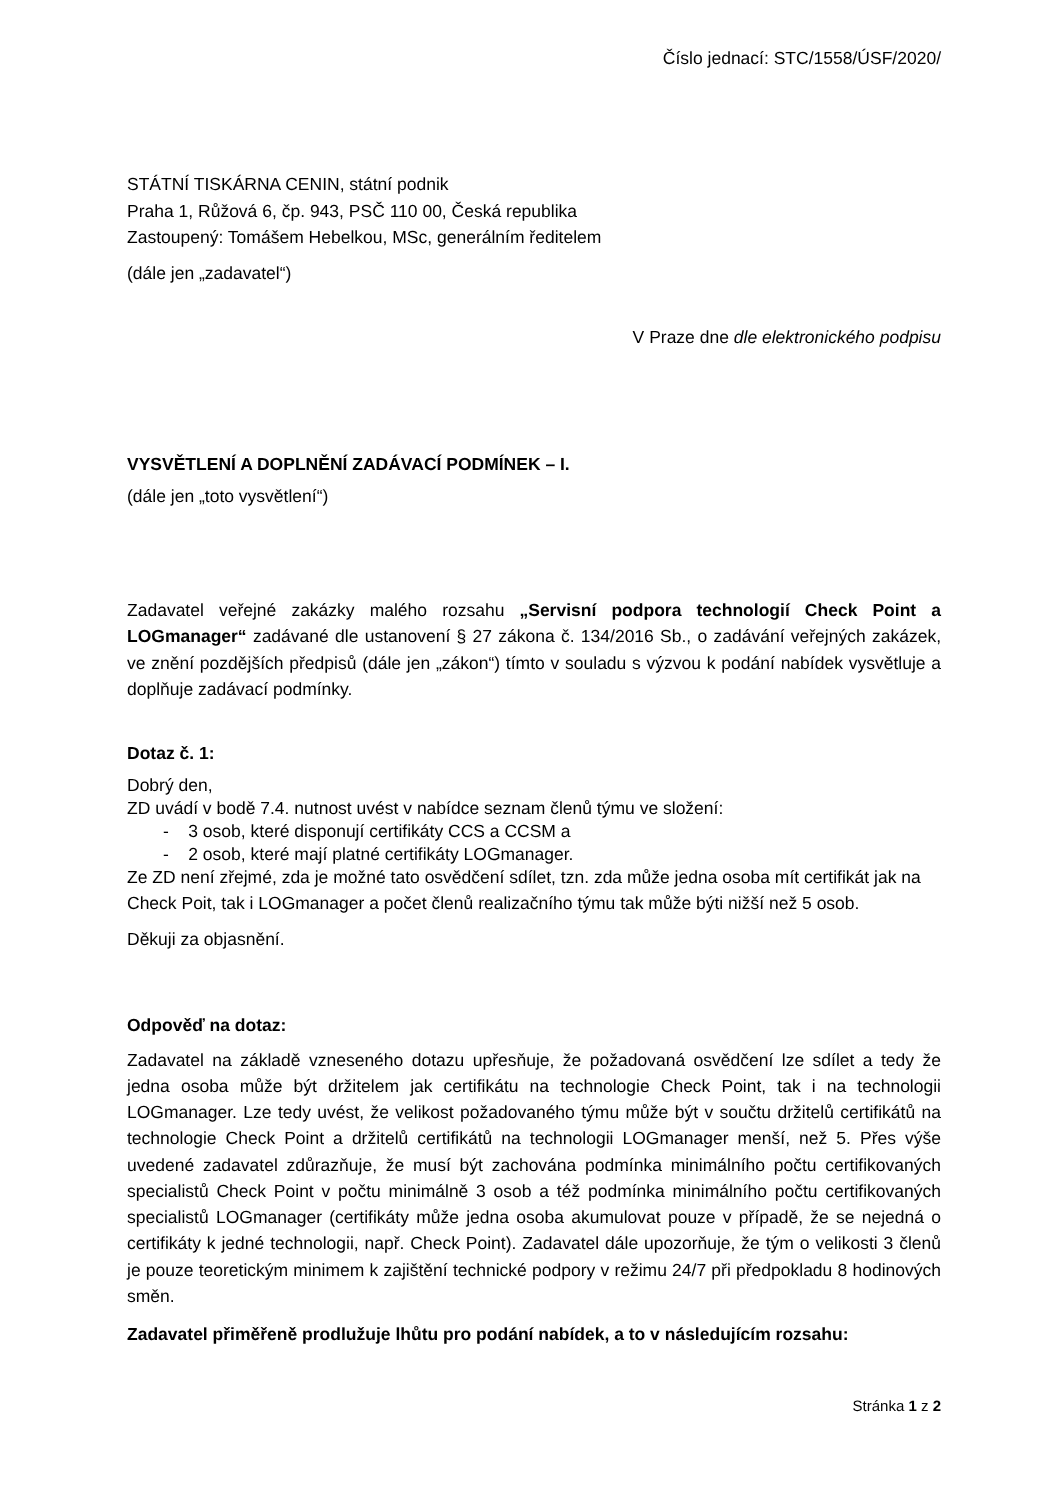Číslo jednací: STC/1558/ÚSF/2020/
STÁTNÍ TISKÁRNA CENIN, státní podnik
Praha 1, Růžová 6, čp. 943, PSČ 110 00, Česká republika
Zastoupený: Tomášem Hebelkou, MSc, generálním ředitelem
(dále jen „zadavatel“)
V Praze dne dle elektronického podpisu
VYSVĚTLENÍ A DOPLNĚNÍ ZADÁVACÍ PODMÍNEK – I.
(dále jen „toto vysvětlení“)
Zadavatel veřejné zakázky malého rozsahu „Servisní podpora technologií Check Point a LOGmanager“ zadávané dle ustanovení § 27 zákona č. 134/2016 Sb., o zadávání veřejných zakázek, ve znění pozdějších předpisů (dále jen „zákon“) tímto v souladu s výzvou k podání nabídek vysvětluje a doplňuje zadávací podmínky.
Dotaz č. 1:
Dobrý den,
ZD uvádí v bodě 7.4. nutnost uvést v nabídce seznam členů týmu ve složení:
- 3 osob, které disponují certifikáty CCS a CCSM a
- 2 osob, které mají platné certifikáty LOGmanager.
Ze ZD není zřejmé, zda je možné tato osvědčení sdílet, tzn. zda může jedna osoba mít certifikát jak na Check Poit, tak i LOGmanager a počet členů realizačního týmu tak může býti nižší než 5 osob.
Děkuji za objasnění.
Odpověď na dotaz:
Zadavatel na základě vzneseného dotazu upřesňuje, že požadovaná osvědčení lze sdílet a tedy že jedna osoba může být držitelem jak certifikátu na technologie Check Point, tak i na technologii LOGmanager. Lze tedy uvést, že velikost požadovaného týmu může být v součtu držitelů certifikátů na technologie Check Point a držitelů certifikátů na technologii LOGmanager menší, než 5. Přes výše uvedené zadavatel zdůrazňuje, že musí být zachována podmínka minimálního počtu certifikovaných specialistů Check Point v počtu minimálně 3 osob a též podmínka minimálního počtu certifikovaných specialistů LOGmanager (certifikáty může jedna osoba akumulovat pouze v případě, že se nejedná o certifikáty k jedné technologii, např. Check Point). Zadavatel dále upozorňuje, že tým o velikosti 3 členů je pouze teoretickým minimem k zajištění technické podpory v režimu 24/7 při předpokladu 8 hodinových směn.
Zadavatel přiměřeně prodlužuje lhůtu pro podání nabídek, a to v následujícím rozsahu:
Stránka 1 z 2